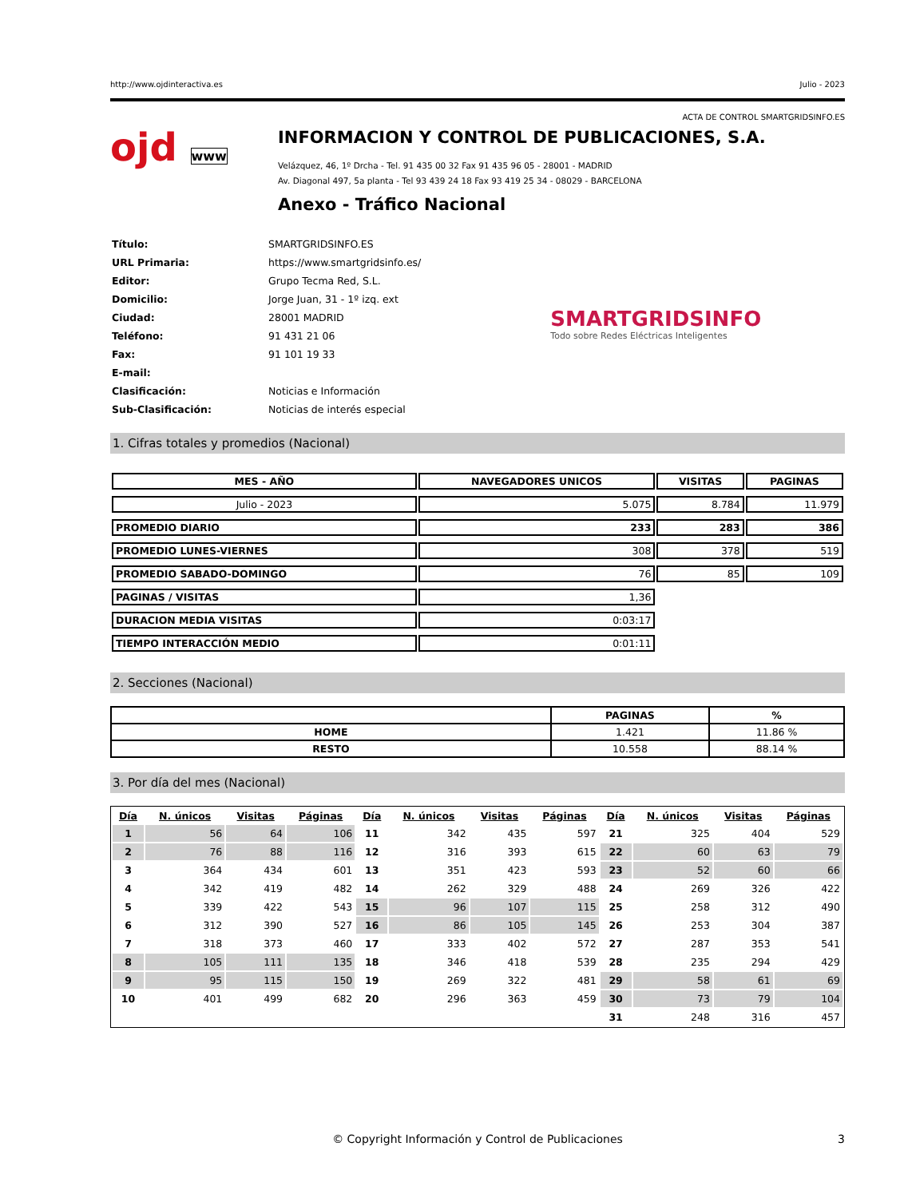http://www.ojdinteractiva.es Julio - 2023
ACTA DE CONTROL SMARTGRIDSINFO.ES
ojd www
INFORMACION Y CONTROL DE PUBLICACIONES, S.A.
Velázquez, 46, 1º Drcha - Tel. 91 435 00 32 Fax 91 435 96 05 - 28001 - MADRID
Av. Diagonal 497, 5a planta - Tel 93 439 24 18 Fax 93 419 25 34 - 08029 - BARCELONA
Anexo - Tráfico Nacional
| Título: | SMARTGRIDSINFO.ES |
| URL Primaria: | https://www.smartgridsinfo.es/ |
| Editor: | Grupo Tecma Red, S.L. |
| Domicilio: | Jorge Juan, 31 - 1º izq. ext |
| Ciudad: | 28001 MADRID |
| Teléfono: | 91 431 21 06 |
| Fax: | 91 101 19 33 |
| E-mail: | |
| Clasificación: | Noticias e Información |
| Sub-Clasificación: | Noticias de interés especial |
SMARTGRIDSINFO
Todo sobre Redes Eléctricas Inteligentes
1. Cifras totales y promedios (Nacional)
| MES - AÑO | NAVEGADORES UNICOS | VISITAS | PAGINAS |
| --- | --- | --- | --- |
| Julio - 2023 | 5.075 | 8.784 | 11.979 |
| PROMEDIO DIARIO | 233 | 283 | 386 |
| PROMEDIO LUNES-VIERNES | 308 | 378 | 519 |
| PROMEDIO SABADO-DOMINGO | 76 | 85 | 109 |
| PAGINAS / VISITAS | 1,36 | | |
| DURACION MEDIA VISITAS | 0:03:17 | | |
| TIEMPO INTERACCIÓN MEDIO | 0:01:11 | | |
2. Secciones (Nacional)
| | PAGINAS | % |
| --- | --- | --- |
| HOME | 1.421 | 11.86 % |
| RESTO | 10.558 | 88.14 % |
3. Por día del mes (Nacional)
| Día | N. únicos | Visitas | Páginas | Día | N. únicos | Visitas | Páginas | Día | N. únicos | Visitas | Páginas |
| --- | --- | --- | --- | --- | --- | --- | --- | --- | --- | --- | --- |
| 1 | 56 | 64 | 106 | 11 | 342 | 435 | 597 | 21 | 325 | 404 | 529 |
| 2 | 76 | 88 | 116 | 12 | 316 | 393 | 615 | 22 | 60 | 63 | 79 |
| 3 | 364 | 434 | 601 | 13 | 351 | 423 | 593 | 23 | 52 | 60 | 66 |
| 4 | 342 | 419 | 482 | 14 | 262 | 329 | 488 | 24 | 269 | 326 | 422 |
| 5 | 339 | 422 | 543 | 15 | 96 | 107 | 115 | 25 | 258 | 312 | 490 |
| 6 | 312 | 390 | 527 | 16 | 86 | 105 | 145 | 26 | 253 | 304 | 387 |
| 7 | 318 | 373 | 460 | 17 | 333 | 402 | 572 | 27 | 287 | 353 | 541 |
| 8 | 105 | 111 | 135 | 18 | 346 | 418 | 539 | 28 | 235 | 294 | 429 |
| 9 | 95 | 115 | 150 | 19 | 269 | 322 | 481 | 29 | 58 | 61 | 69 |
| 10 | 401 | 499 | 682 | 20 | 296 | 363 | 459 | 30 | 73 | 79 | 104 |
| | | | | | | | | 31 | 248 | 316 | 457 |
© Copyright Información y Control de Publicaciones 3